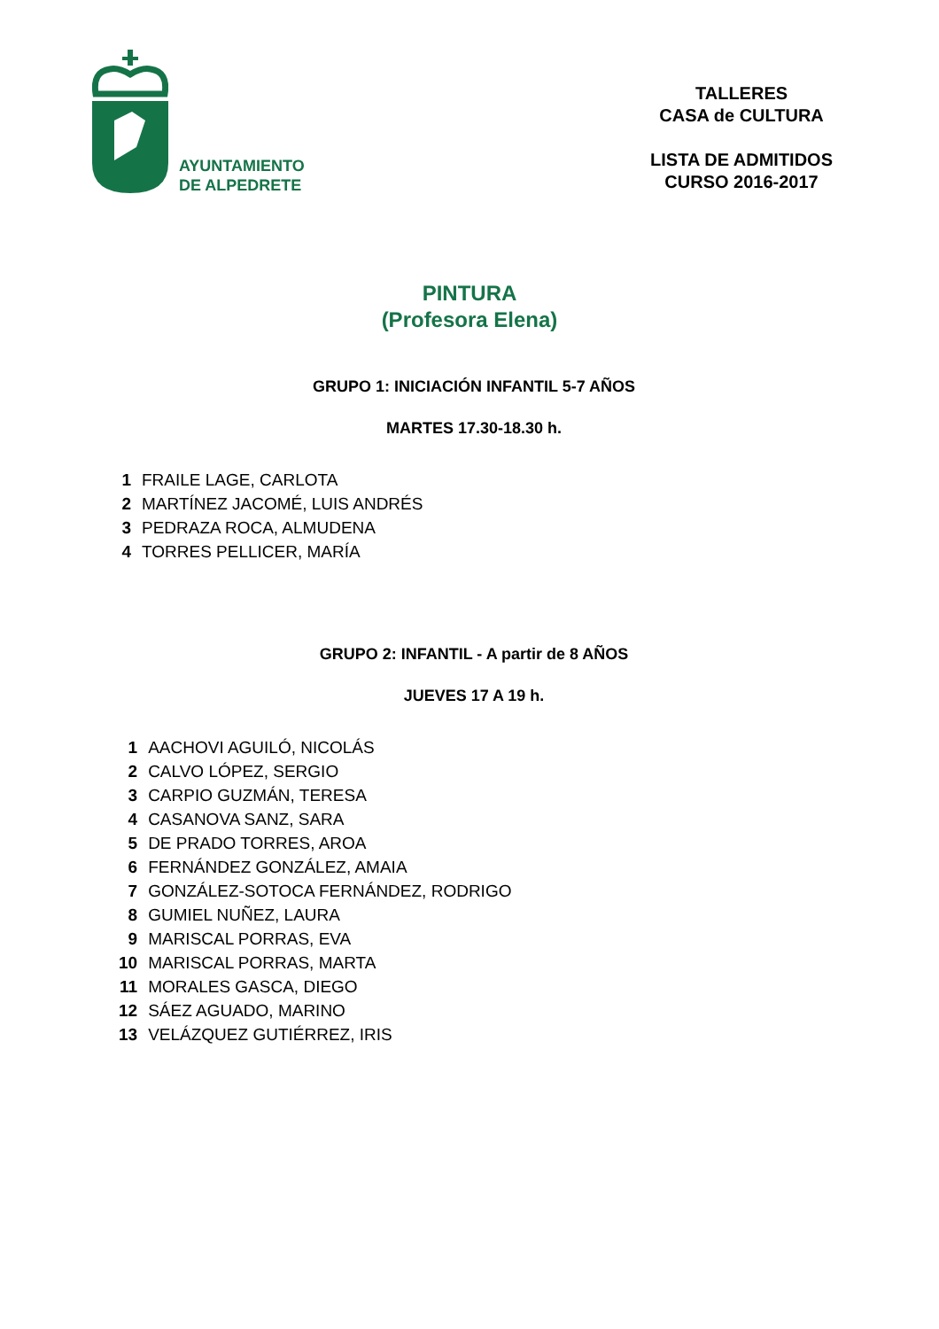AYUNTAMIENTO
DE ALPEDRETE
TALLERES
CASA de CULTURA
LISTA DE ADMITIDOS
CURSO 2016-2017
PINTURA
(Profesora Elena)
GRUPO 1: INICIACIÓN INFANTIL 5-7 AÑOS
MARTES 17.30-18.30 h.
| 1 | FRAILE LAGE, CARLOTA |
| 2 | MARTÍNEZ JACOMÉ, LUIS ANDRÉS |
| 3 | PEDRAZA ROCA, ALMUDENA |
| 4 | TORRES PELLICER, MARÍA |
GRUPO 2: INFANTIL - A partir de 8 AÑOS
JUEVES 17 A 19 h.
| 1 | AACHOVI AGUILÓ, NICOLÁS |
| 2 | CALVO LÓPEZ, SERGIO |
| 3 | CARPIO GUZMÁN, TERESA |
| 4 | CASANOVA SANZ, SARA |
| 5 | DE PRADO TORRES, AROA |
| 6 | FERNÁNDEZ GONZÁLEZ, AMAIA |
| 7 | GONZÁLEZ-SOTOCA FERNÁNDEZ, RODRIGO |
| 8 | GUMIEL NUÑEZ, LAURA |
| 9 | MARISCAL PORRAS, EVA |
| 10 | MARISCAL PORRAS, MARTA |
| 11 | MORALES GASCA, DIEGO |
| 12 | SÁEZ AGUADO, MARINO |
| 13 | VELÁZQUEZ GUTIÉRREZ, IRIS |